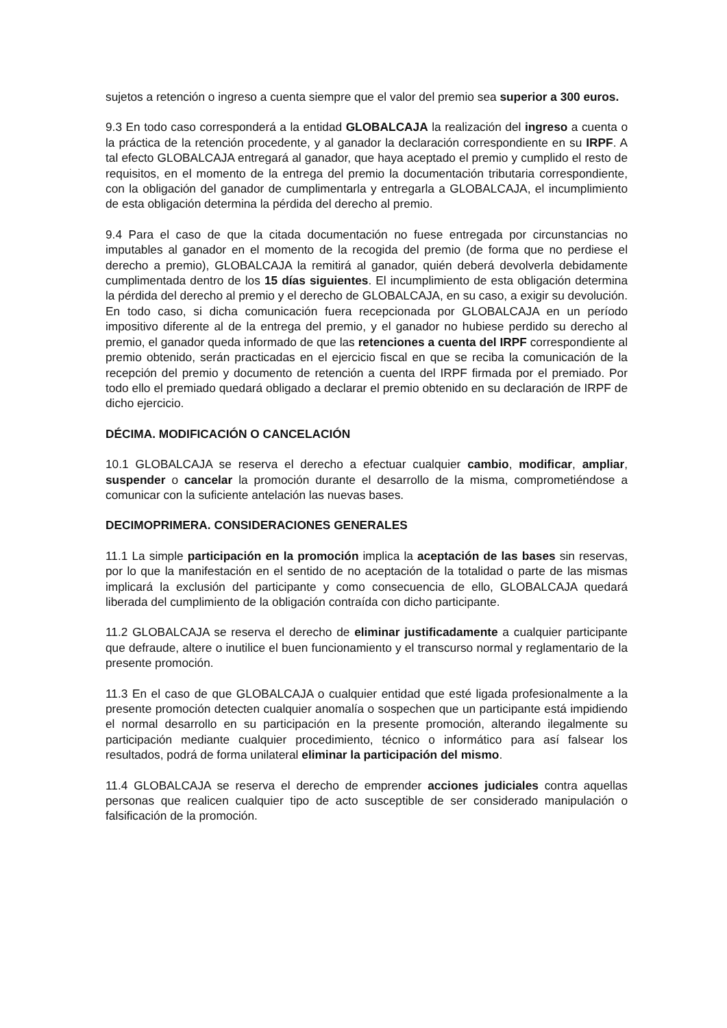sujetos a retención o ingreso a cuenta siempre que el valor del premio sea superior a 300 euros.
9.3 En todo caso corresponderá a la entidad GLOBALCAJA la realización del ingreso a cuenta o la práctica de la retención procedente, y al ganador la declaración correspondiente en su IRPF. A tal efecto GLOBALCAJA entregará al ganador, que haya aceptado el premio y cumplido el resto de requisitos, en el momento de la entrega del premio la documentación tributaria correspondiente, con la obligación del ganador de cumplimentarla y entregarla a GLOBALCAJA, el incumplimiento de esta obligación determina la pérdida del derecho al premio.
9.4 Para el caso de que la citada documentación no fuese entregada por circunstancias no imputables al ganador en el momento de la recogida del premio (de forma que no perdiese el derecho a premio), GLOBALCAJA la remitirá al ganador, quién deberá devolverla debidamente cumplimentada dentro de los 15 días siguientes. El incumplimiento de esta obligación determina la pérdida del derecho al premio y el derecho de GLOBALCAJA, en su caso, a exigir su devolución. En todo caso, si dicha comunicación fuera recepcionada por GLOBALCAJA en un período impositivo diferente al de la entrega del premio, y el ganador no hubiese perdido su derecho al premio, el ganador queda informado de que las retenciones a cuenta del IRPF correspondiente al premio obtenido, serán practicadas en el ejercicio fiscal en que se reciba la comunicación de la recepción del premio y documento de retención a cuenta del IRPF firmada por el premiado. Por todo ello el premiado quedará obligado a declarar el premio obtenido en su declaración de IRPF de dicho ejercicio.
DÉCIMA. MODIFICACIÓN O CANCELACIÓN
10.1 GLOBALCAJA se reserva el derecho a efectuar cualquier cambio, modificar, ampliar, suspender o cancelar la promoción durante el desarrollo de la misma, comprometiéndose a comunicar con la suficiente antelación las nuevas bases.
DECIMOPRIMERA. CONSIDERACIONES GENERALES
11.1 La simple participación en la promoción implica la aceptación de las bases sin reservas, por lo que la manifestación en el sentido de no aceptación de la totalidad o parte de las mismas implicará la exclusión del participante y como consecuencia de ello, GLOBALCAJA quedará liberada del cumplimiento de la obligación contraída con dicho participante.
11.2 GLOBALCAJA se reserva el derecho de eliminar justificadamente a cualquier participante que defraude, altere o inutilice el buen funcionamiento y el transcurso normal y reglamentario de la presente promoción.
11.3 En el caso de que GLOBALCAJA o cualquier entidad que esté ligada profesionalmente a la presente promoción detecten cualquier anomalía o sospechen que un participante está impidiendo el normal desarrollo en su participación en la presente promoción, alterando ilegalmente su participación mediante cualquier procedimiento, técnico o informático para así falsear los resultados, podrá de forma unilateral eliminar la participación del mismo.
11.4 GLOBALCAJA se reserva el derecho de emprender acciones judiciales contra aquellas personas que realicen cualquier tipo de acto susceptible de ser considerado manipulación o falsificación de la promoción.